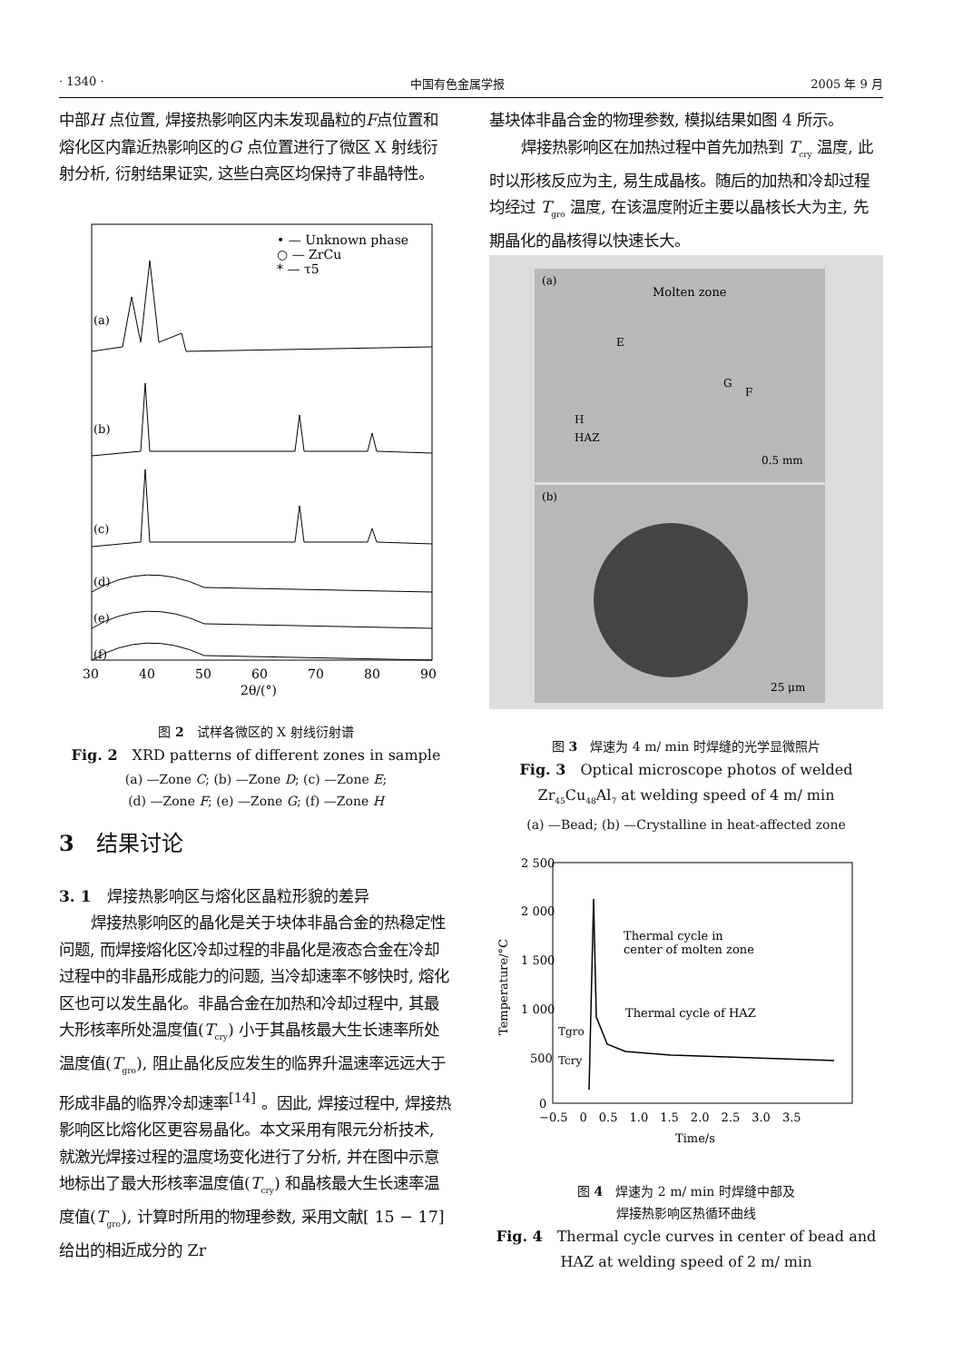· 1340 · 中国有色金属学报 2005 年 9 月
中部H 点位置, 焊接热影响区内未发现晶粒的F点位置和熔化区内靠近热影响区的G 点位置进行了微区 X 射线衍射分析, 衍射结果证实, 这些白亮区均保持了非晶特性。
• — Unknown phase
○ — ZrCu
* — τ5
(a)
(b)
(c)
(d)
(e)
(f)
30
40
50
60
70
80
90
2θ/(°)
图 2　试样各微区的 X 射线衍射谱
Fig. 2　XRD patterns of different zones in sample
(a) —Zone C; (b) —Zone D; (c) —Zone E;
(d) —Zone F; (e) —Zone G; (f) —Zone H
3　结果讨论
3. 1　焊接热影响区与熔化区晶粒形貌的差异
焊接热影响区的晶化是关于块体非晶合金的热稳定性问题, 而焊接熔化区冷却过程的非晶化是液态合金在冷却过程中的非晶形成能力的问题, 当冷却速率不够快时, 熔化区也可以发生晶化。非晶合金在加热和冷却过程中, 其最大形核率所处温度值(T<sub>cry</sub>) 小于其晶核最大生长速率所处温度值(T<sub>gro</sub>), 阻止晶化反应发生的临界升温速率远远大于形成非晶的临界冷却速率<sup>[14]</sup> 。因此, 焊接过程中, 焊接热影响区比熔化区更容易晶化。本文采用有限元分析技术, 就激光焊接过程的温度场变化进行了分析, 并在图中示意地标出了最大形核率温度值(T<sub>cry</sub>) 和晶核最大生长速率温度值(T<sub>gro</sub>), 计算时所用的物理参数, 采用文献[ 15 − 17] 给出的相近成分的 Zr
基块体非晶合金的物理参数, 模拟结果如图 4 所示。
焊接热影响区在加热过程中首先加热到 T<sub>cry</sub> 温度, 此时以形核反应为主, 易生成晶核。随后的加热和冷却过程均经过 T<sub>gro</sub> 温度, 在该温度附近主要以晶核长大为主, 先期晶化的晶核得以快速长大。
(a)
Molten zone
E
G
F
H
HAZ
0.5 mm
(b)
25 μm
图 3　焊速为 4 m/ min 时焊缝的光学显微照片
Fig. 3　Optical microscope photos of welded Zr<sub>45</sub>Cu<sub>48</sub>Al<sub>7</sub> at welding speed of 4 m/ min
(a) —Bead; (b) —Crystalline in heat-affected zone
2 500
2 000
1 500
1 000
500
0
Temperature/°C
Thermal cycle in
center of molten zone
Thermal cycle of HAZ
Tgro
Tcry
−0.5　0　0.5　1.0　1.5　2.0　2.5　3.0　3.5
Time/s
图 4　焊速为 2 m/ min 时焊缝中部及
焊接热影响区热循环曲线
Fig. 4　Thermal cycle curves in center of bead and HAZ at welding speed of 2 m/ min